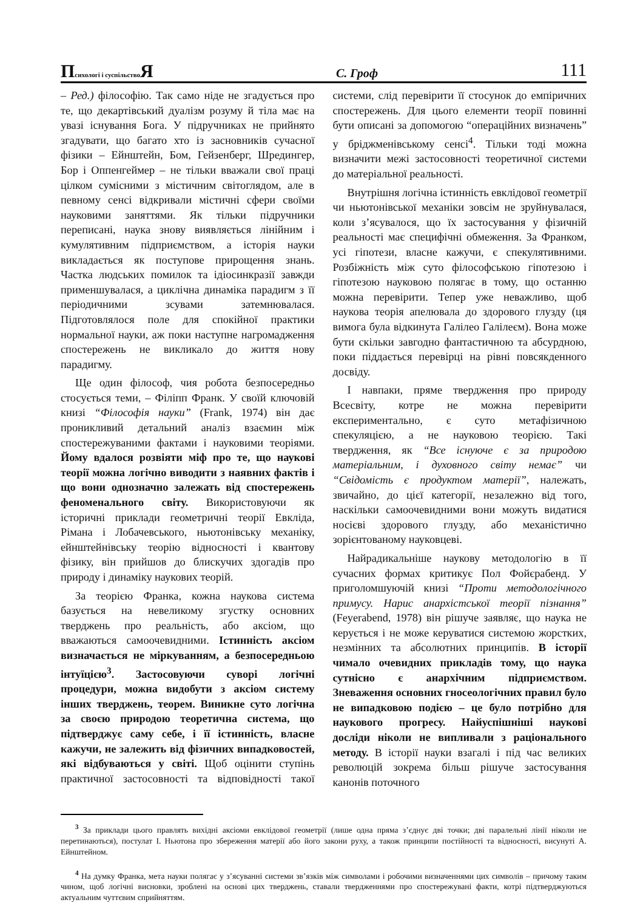Психологі і суспільство Я
С. Гроф
111
– Ред.) філософію. Так само ніде не згадується про те, що декартівський дуалізм розуму й тіла має на увазі існування Бога. У підручниках не прийнято згадувати, що багато хто із засновників сучасної фізики – Ейнштейн, Бом, Гейзенберг, Шредингер, Бор і Оппенгеймер – не тільки вважали свої праці цілком сумісними з містичним світоглядом, але в певному сенсі відкривали містичні сфери своїми науковими заняттями. Як тільки підручники переписані, наука знову виявляється лінійним і кумулятивним підприємством, а історія науки викладається як поступове прирощення знань. Частка людських помилок та ідіосинкразії завжди применшувалася, а циклічна динаміка парадигм з її періодичними зсувами затемнювалася. Підготовлялося поле для спокійної практики нормальної науки, аж поки наступне нагромадження спостережень не викликало до життя нову парадигму.
Ще один філософ, чия робота безпосередньо стосується теми, – Філіпп Франк. У своїй ключовій книзі “Філософія науки” (Frank, 1974) він дає проникливий детальний аналіз взаємин між спостережуваними фактами і науковими теоріями. Йому вдалося розвіяти міф про те, що наукові теорії можна логічно виводити з наявних фактів і що вони однозначно залежать від спостережень феноменального світу. Використовуючи як історичні приклади геометричні теорії Евкліда, Рімана і Лобачевського, ньютонівську механіку, ейнштейнівську теорію відносності і квантову фізику, він прийшов до блискучих здогадів про природу і динаміку наукових теорій.
За теорією Франка, кожна наукова система базується на невеликому згустку основних тверджень про реальність, або аксіом, що вважаються самоочевидними. Істинність аксіом визначається не міркуванням, а безпосередньою інтуїцією<sup>3</sup>. Застосовуючи суворі логічні процедури, можна видобути з аксіом систему інших тверджень, теорем. Виникне суто логічна за своєю природою теоретична система, що підтверджує саму себе, і її істинність, власне кажучи, не залежить від фізичних випадковостей, які відбуваються у світі. Щоб оцінити ступінь практичної застосовності та відповідності такої системи, слід перевірити її стосунок до емпіричних спостережень. Для цього елементи теорії повинні бути описані за допомогою “операційних визначень” у бріджменівському сенсі<sup>4</sup>. Тільки тоді можна визначити межі застосовності теоретичної системи до матеріальної реальності.
Внутрішня логічна істинність евклідової геометрії чи ньютонівської механіки зовсім не зруйнувалася, коли з’ясувалося, що їх застосування у фізичній реальності має специфічні обмеження. За Франком, усі гіпотези, власне кажучи, є спекулятивними. Розбіжність між суто філософською гіпотезою і гіпотезою науковою полягає в тому, що останню можна перевірити. Тепер уже неважливо, щоб наукова теорія апелювала до здорового глузду (ця вимога була відкинута Галілео Галілеєм). Вона може бути скільки завгодно фантастичною та абсурдною, поки піддається перевірці на рівні повсякденного досвіду.
І навпаки, пряме твердження про природу Всесвіту, котре не можна перевірити експериментально, є суто метафізичною спекуляцією, а не науковою теорією. Такі твердження, як “Все існуюче є за природою матеріальним, і духовного світу немає” чи “Свідомість є продуктом матерії”, належать, звичайно, до цієї категорії, незалежно від того, наскільки самоочевидними вони можуть видатися носієві здорового глузду, або механістично зорієнтованому науковцеві.
Найрадикальніше наукову методологію в її сучасних формах критикує Пол Фойєрабенд. У приголомшуючій книзі “Проти методологічного примусу. Нарис анархістської теорії пізнання” (Feyerabend, 1978) він рішуче заявляє, що наука не керується і не може керуватися системою жорстких, незмінних та абсолютних принципів. В історії чимало очевидних прикладів тому, що наука сутнісно є анархічним підприємством. Зневаження основних гносеологічних правил було не випадковою подією – це було потрібно для наукового прогресу. Найуспішніші наукові досліди ніколи не випливали з раціонального методу. В історії науки взагалі і під час великих революцій зокрема більш рішуче застосування канонів поточного
<sup>3</sup> За приклади цього правлять вихідні аксіоми евклідової геометрії (лише одна пряма з’єднує дві точки; дві паралельні лінії ніколи не перетинаються), постулат І. Ньютона про збереження матерії або його закони руху, а також принципи постійності та відносності, висунуті А. Ейнштейном.
<sup>4</sup> На думку Франка, мета науки полягає у з’ясуванні системи зв’язків між символами і робочими визначеннями цих символів – причому таким чином, щоб логічні висновки, зроблені на основі цих тверджень, ставали твердженнями про спостережувані факти, котрі підтверджуються актуальним чуттєвим сприйняттям.